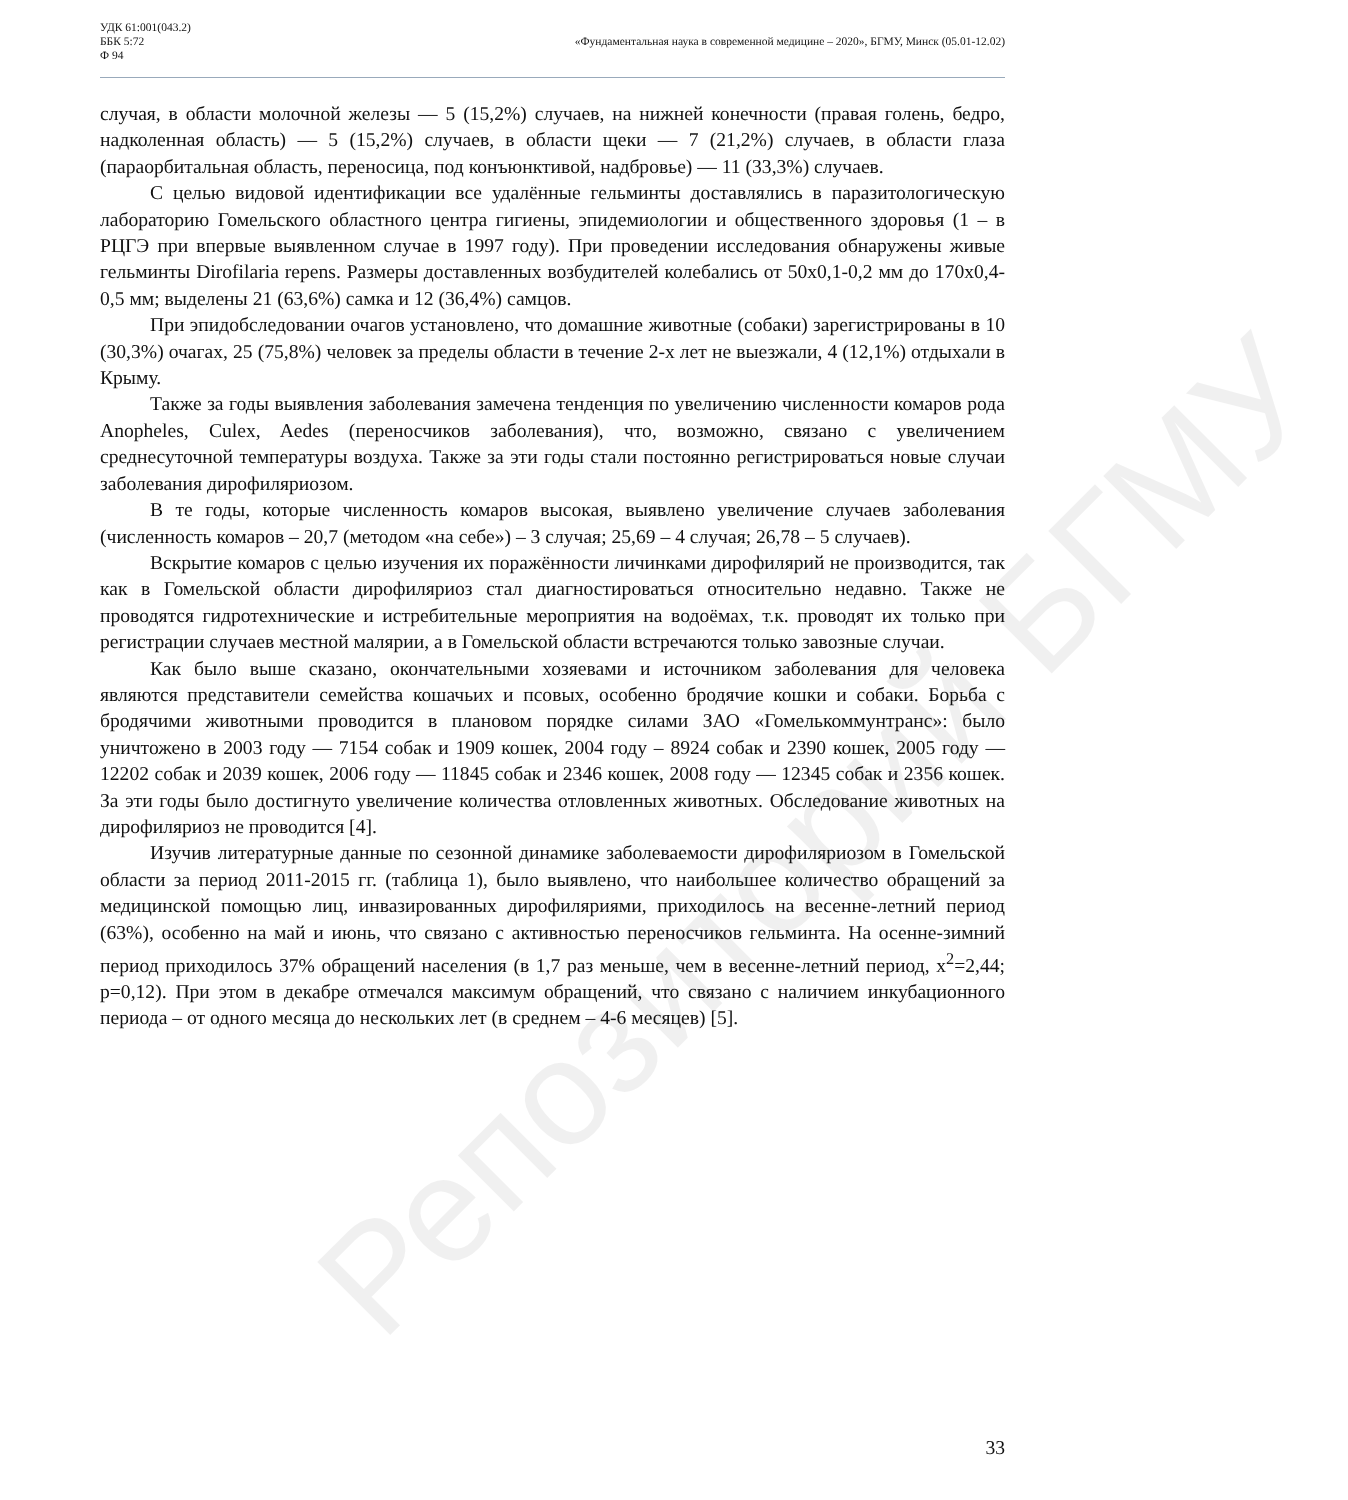Репозиторий БГМУ
УДК 61:001(043.2)
ББК 5:72
Ф 94
«Фундаментальная наука в современной медицине – 2020», БГМУ, Минск (05.01-12.02)
случая, в области молочной железы — 5 (15,2%) случаев, на нижней конечности (правая голень, бедро, надколенная область) — 5 (15,2%) случаев, в области щеки — 7 (21,2%) случаев, в области глаза (параорбитальная область, переносица, под конъюнктивой, надбровье) — 11 (33,3%) случаев.
С целью видовой идентификации все удалённые гельминты доставлялись в паразитологическую лабораторию Гомельского областного центра гигиены, эпидемиологии и общественного здоровья (1 – в РЦГЭ при впервые выявленном случае в 1997 году). При проведении исследования обнаружены живые гельминты Dirofilaria repens. Размеры доставленных возбудителей колебались от 50х0,1-0,2 мм до 170х0,4-0,5 мм; выделены 21 (63,6%) самка и 12 (36,4%) самцов.
При эпидобследовании очагов установлено, что домашние животные (собаки) зарегистрированы в 10 (30,3%) очагах, 25 (75,8%) человек за пределы области в течение 2-х лет не выезжали, 4 (12,1%) отдыхали в Крыму.
Также за годы выявления заболевания замечена тенденция по увеличению численности комаров рода Anopheles, Culex, Aedes (переносчиков заболевания), что, возможно, связано с увеличением среднесуточной температуры воздуха. Также за эти годы стали постоянно регистрироваться новые случаи заболевания дирофиляриозом.
В те годы, которые численность комаров высокая, выявлено увеличение случаев заболевания (численность комаров – 20,7 (методом «на себе») – 3 случая; 25,69 – 4 случая; 26,78 – 5 случаев).
Вскрытие комаров с целью изучения их поражённости личинками дирофилярий не производится, так как в Гомельской области дирофиляриоз стал диагностироваться относительно недавно. Также не проводятся гидротехнические и истребительные мероприятия на водоёмах, т.к. проводят их только при регистрации случаев местной малярии, а в Гомельской области встречаются только завозные случаи.
Как было выше сказано, окончательными хозяевами и источником заболевания для человека являются представители семейства кошачьих и псовых, особенно бродячие кошки и собаки. Борьба с бродячими животными проводится в плановом порядке силами ЗАО «Гомелькоммунтранс»: было уничтожено в 2003 году — 7154 собак и 1909 кошек, 2004 году – 8924 собак и 2390 кошек, 2005 году — 12202 собак и 2039 кошек, 2006 году — 11845 собак и 2346 кошек, 2008 году — 12345 собак и 2356 кошек. За эти годы было достигнуто увеличение количества отловленных животных. Обследование животных на дирофиляриоз не проводится [4].
Изучив литературные данные по сезонной динамике заболеваемости дирофиляриозом в Гомельской области за период 2011-2015 гг. (таблица 1), было выявлено, что наибольшее количество обращений за медицинской помощью лиц, инвазированных дирофиляриями, приходилось на весенне-летний период (63%), особенно на май и июнь, что связано с активностью переносчиков гельминта. На осенне-зимний период приходилось 37% обращений населения (в 1,7 раз меньше, чем в весенне-летний период, х<sup>2</sup>=2,44; p=0,12). При этом в декабре отмечался максимум обращений, что связано с наличием инкубационного периода – от одного месяца до нескольких лет (в среднем – 4-6 месяцев) [5].
33